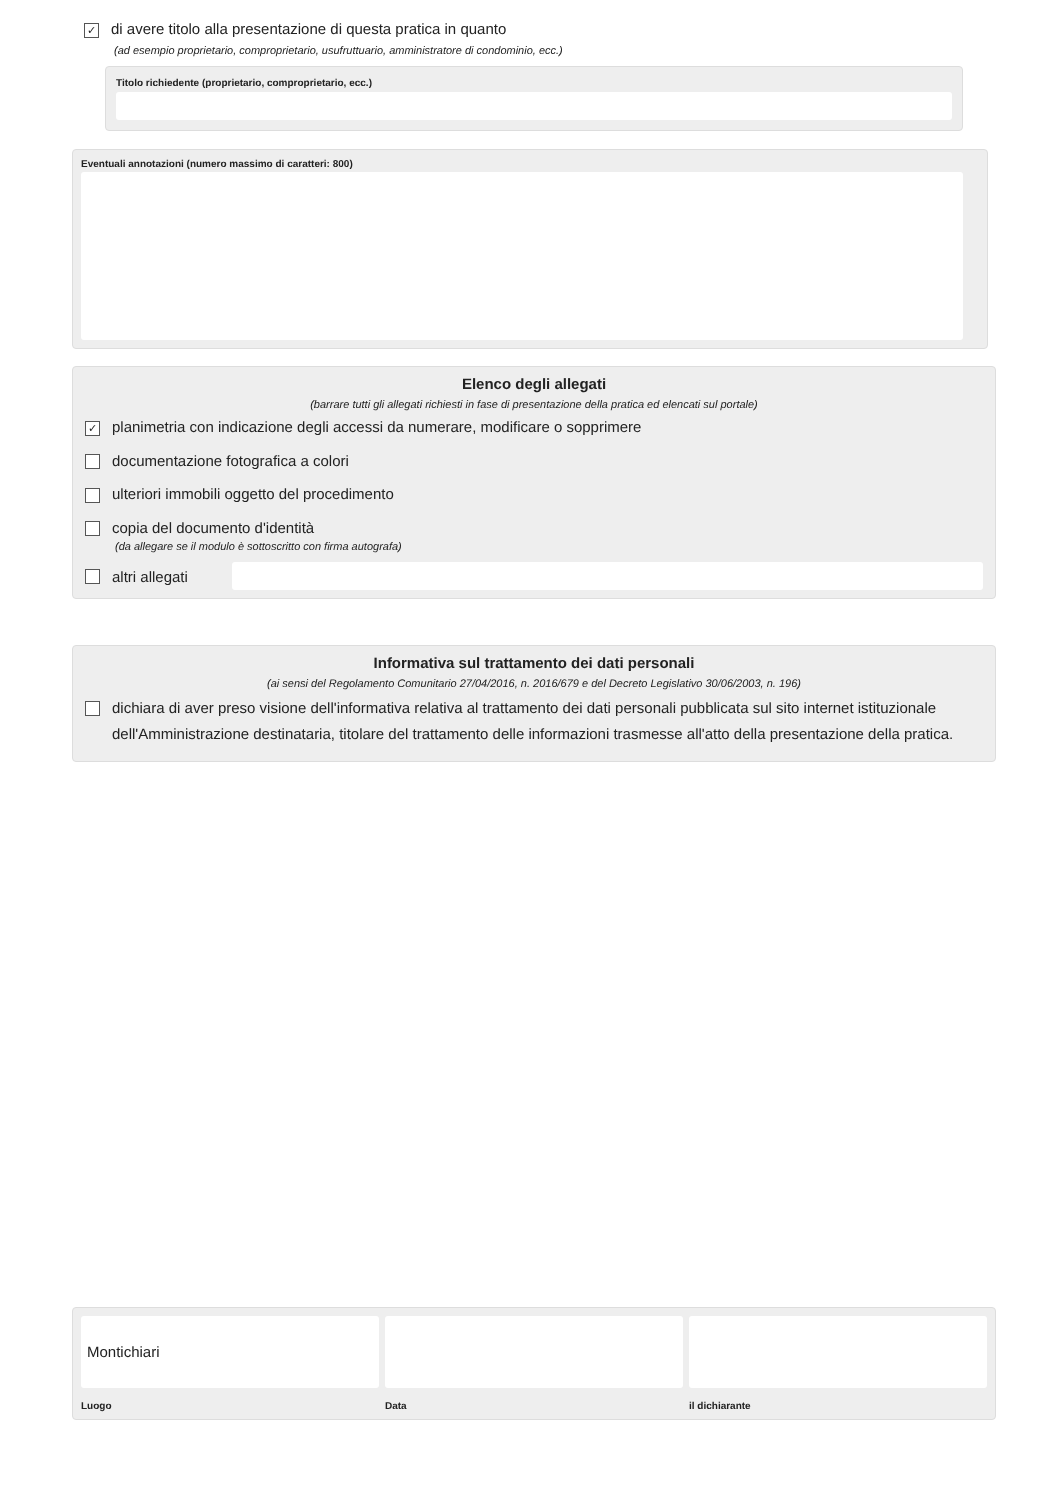✓ di avere titolo alla presentazione di questa pratica in quanto
(ad esempio proprietario, comproprietario, usufruttuario, amministratore di condominio, ecc.)
Titolo richiedente (proprietario, comproprietario, ecc.)
Eventuali annotazioni (numero massimo di caratteri: 800)
Elenco degli allegati
(barrare tutti gli allegati richiesti in fase di presentazione della pratica ed elencati sul portale)
✓ planimetria con indicazione degli accessi da numerare, modificare o sopprimere
documentazione fotografica a colori
ulteriori immobili oggetto del procedimento
copia del documento d'identità
(da allegare se il modulo è sottoscritto con firma autografa)
altri allegati
Informativa sul trattamento dei dati personali
(ai sensi del Regolamento Comunitario 27/04/2016, n. 2016/679 e del Decreto Legislativo 30/06/2003, n. 196)
dichiara di aver preso visione dell'informativa relativa al trattamento dei dati personali pubblicata sul sito internet istituzionale dell'Amministrazione destinataria, titolare del trattamento delle informazioni trasmesse all'atto della presentazione della pratica.
Montichiari
Luogo
Data il dichiarante